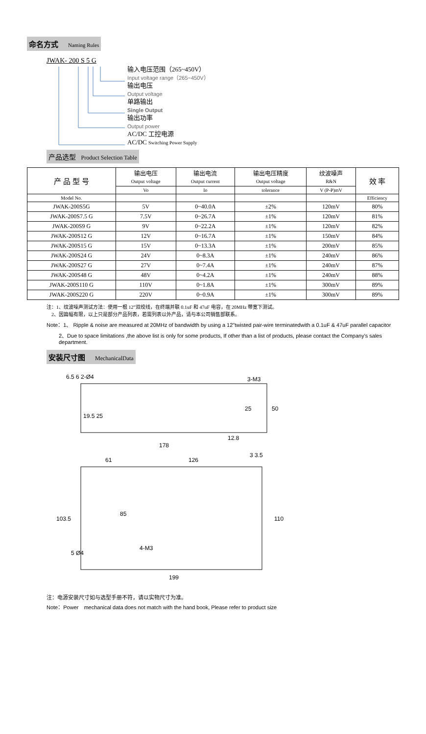命名方式 Naming Rules
JWAK- 200 S 5 G
输入电压范围（265~450V）
Input voltage range（265~450V）
输出电压
Output voltage
单路输出
Single Output
输出功率
Output power
AC/DC 工控电源
AC/DC Switching Power Supply
产品选型 Product Selection Table
| 产 品 型 号 | 输出电压 Output voltage | 输出电流 Output current | 输出电压精度 Output voltage | 纹波噪声 R&N | 效 率 |
| --- | --- | --- | --- | --- | --- |
| | Vo | Io | tolerance | V (P-P)mV | |
| Model No. | | | | | Efficiency |
| JWAK-200S5G | 5V | 0~40.0A | ±2% | 120mV | 80% |
| JWAK-200S7.5 G | 7.5V | 0~26.7A | ±1% | 120mV | 81% |
| JWAK-200S9 G | 9V | 0~22.2A | ±1% | 120mV | 82% |
| JWAK-200S12 G | 12V | 0~16.7A | ±1% | 150mV | 84% |
| JWAK-200S15 G | 15V | 0~13.3A | ±1% | 200mV | 85% |
| JWAK-200S24 G | 24V | 0~8.3A | ±1% | 240mV | 86% |
| JWAK-200S27 G | 27V | 0~7.4A | ±1% | 240mV | 87% |
| JWAK-200S48 G | 48V | 0~4.2A | ±1% | 240mV | 88% |
| JWAK-200S110 G | 110V | 0~1.8A | ±1% | 300mV | 89% |
| JWAK-200S220 G | 220V | 0~0.9A | ±1% | 300mV | 89% |
注：1、纹波噪声测试方法：使用一根 12”双绞线，在终端并联 0.1uF 和 47uF 电容，在 20MHz 带宽下测试。
2、因篇幅有限，以上只是部分产品列表，若需列表以外产品，请与本公司销售部联系。
Note：1、 Ripple & noise are measured at 20MHz of bandwidth by using a 12"twisted pair-wire terminatedwith a 0.1uF & 47uF parallel capacitor
2、Due to space limitations ,the above list is only for some products, If other than a list of products, please contact the Company's sales department.
安装尺寸图 MechanicalData
6.5 6 2-Ø4
3-M3
50
178
12.8
19.5 25
25
61
126
3 3.5
103.5
85
110
5 Ø4
4-M3
199
注：电源安装尺寸如与选型手册不符，请以实物尺寸为准。
Note：Power　mechanical data does not match with the hand book, Please refer to product size